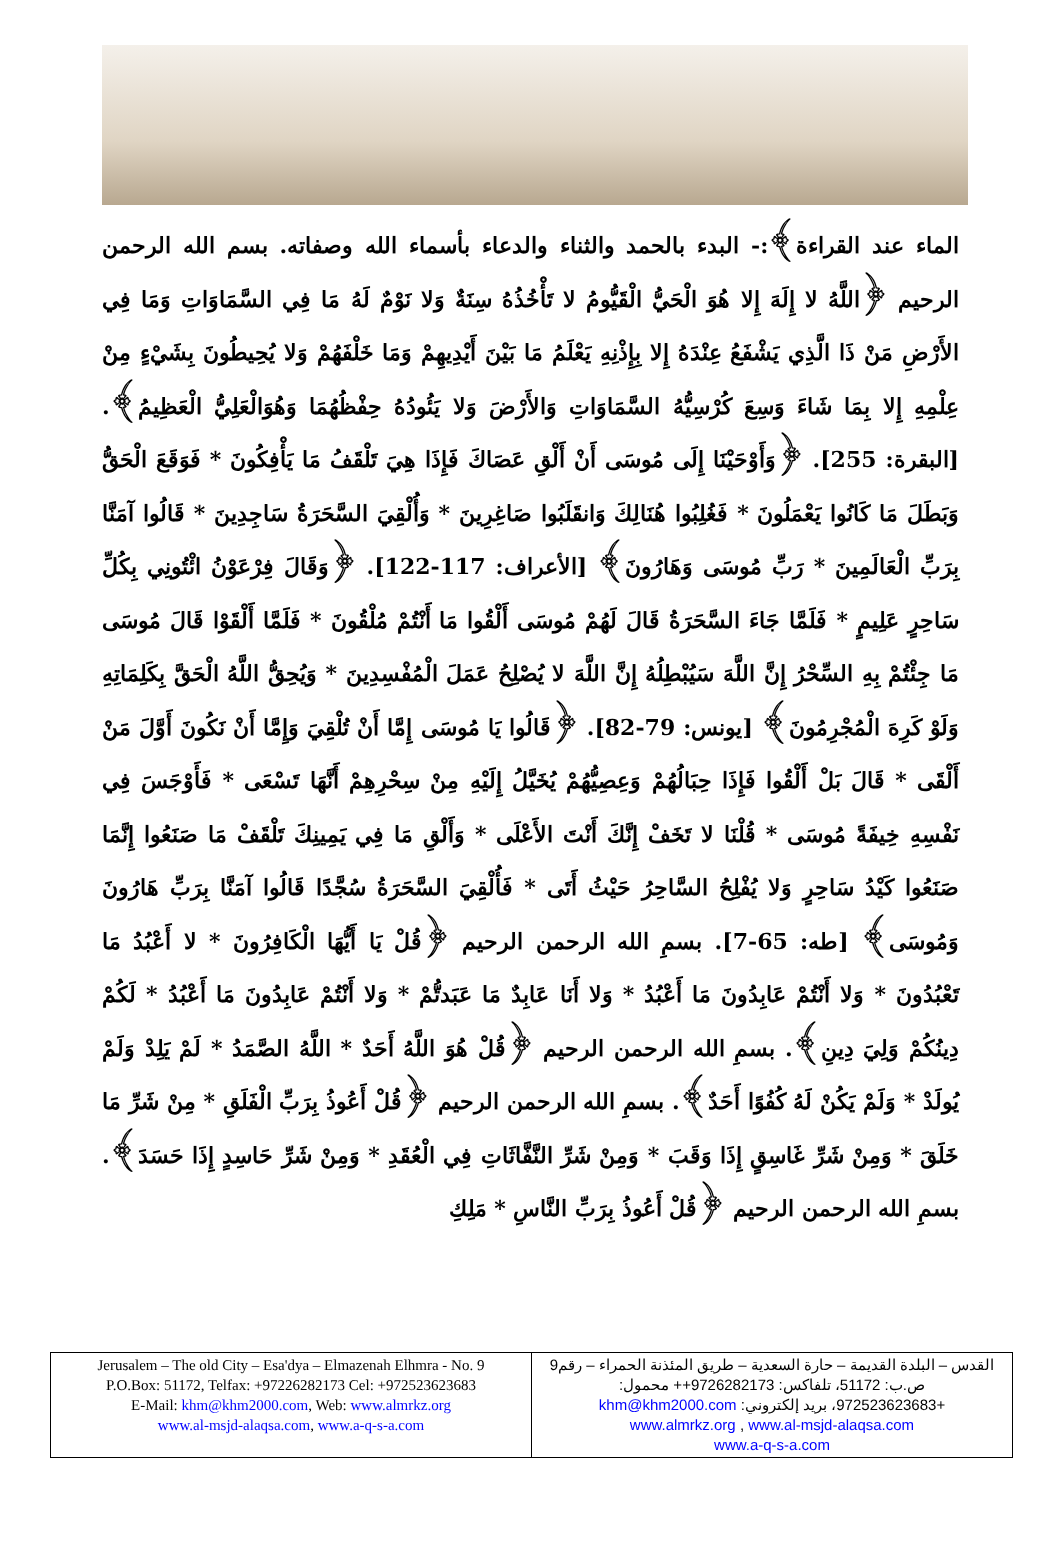الماء عند القراءة﴾:- البدء بالحمد والثناء والدعاء بأسماء الله وصفاته. بسم الله الرحمن الرحيم ﴿اللَّهُ لا إِلَهَ إِلا هُوَ الْحَيُّ الْقَيُّومُ لا تَأْخُذُهُ سِنَةٌ وَلا نَوْمٌ لَهُ مَا فِي السَّمَاوَاتِ وَمَا فِي الأَرْضِ مَنْ ذَا الَّذِي يَشْفَعُ عِنْدَهُ إِلا بِإِذْنِهِ يَعْلَمُ مَا بَيْنَ أَيْدِيهِمْ وَمَا خَلْفَهُمْ وَلا يُحِيطُونَ بِشَيْءٍ مِنْ عِلْمِهِ إِلا بِمَا شَاءَ وَسِعَ كُرْسِيُّهُ السَّمَاوَاتِ وَالأَرْضَ وَلا يَئُودُهُ حِفْظُهُمَا وَهُوَالْعَلِيُّ الْعَظِيمُ﴾. [البقرة: 255]. ﴿وَأَوْحَيْنَا إِلَى مُوسَى أَنْ أَلْقِ عَصَاكَ فَإِذَا هِيَ تَلْقَفُ مَا يَأْفِكُونَ * فَوَقَعَ الْحَقُّ وَبَطَلَ مَا كَانُوا يَعْمَلُونَ * فَغُلِبُوا هُنَالِكَ وَانقَلَبُوا صَاغِرِينَ * وَأُلْقِيَ السَّحَرَةُ سَاجِدِينَ * قَالُوا آمَنَّا بِرَبِّ الْعَالَمِينَ * رَبِّ مُوسَى وَهَارُونَ﴾ [الأعراف: 117-122]. ﴿وَقَالَ فِرْعَوْنُ ائْتُونِي بِكُلِّ سَاحِرٍ عَلِيمٍ * فَلَمَّا جَاءَ السَّحَرَةُ قَالَ لَهُمْ مُوسَى أَلْقُوا مَا أَنْتُمْ مُلْقُونَ * فَلَمَّا أَلْقَوْا قَالَ مُوسَى مَا جِئْتُمْ بِهِ السِّحْرُ إِنَّ اللَّهَ سَيُبْطِلُهُ إِنَّ اللَّهَ لا يُصْلِحُ عَمَلَ الْمُفْسِدِينَ * وَيُحِقُّ اللَّهُ الْحَقَّ بِكَلِمَاتِهِ وَلَوْ كَرِهَ الْمُجْرِمُونَ﴾ [يونس: 79-82]. ﴿قَالُوا يَا مُوسَى إِمَّا أَنْ تُلْقِيَ وَإِمَّا أَنْ نَكُونَ أَوَّلَ مَنْ أَلْقَى * قَالَ بَلْ أَلْقُوا فَإِذَا حِبَالُهُمْ وَعِصِيُّهُمْ يُخَيَّلُ إِلَيْهِ مِنْ سِحْرِهِمْ أَنَّهَا تَسْعَى * فَأَوْجَسَ فِي نَفْسِهِ خِيفَةً مُوسَى * قُلْنَا لا تَخَفْ إِنَّكَ أَنْتَ الأَعْلَى * وَأَلْقِ مَا فِي يَمِينِكَ تَلْقَفْ مَا صَنَعُوا إِنَّمَا صَنَعُوا كَيْدُ سَاحِرٍ وَلا يُفْلِحُ السَّاحِرُ حَيْثُ أَتَى * فَأُلْقِيَ السَّحَرَةُ سُجَّدًا قَالُوا آمَنَّا بِرَبِّ هَارُونَ وَمُوسَى﴾ [طه: 65-7]. بسمِ الله الرحمن الرحيم ﴿قُلْ يَا أَيُّهَا الْكَافِرُونَ * لا أَعْبُدُ مَا تَعْبُدُونَ * وَلا أَنْتُمْ عَابِدُونَ مَا أَعْبُدُ * وَلا أَنَا عَابِدٌ مَا عَبَدتُّمْ * وَلا أَنْتُمْ عَابِدُونَ مَا أَعْبُدُ * لَكُمْ دِينُكُمْ وَلِيَ دِينِ﴾. بسمِ الله الرحمن الرحيم ﴿قُلْ هُوَ اللَّهُ أَحَدٌ * اللَّهُ الصَّمَدُ * لَمْ يَلِدْ وَلَمْ يُولَدْ * وَلَمْ يَكُنْ لَهُ كُفُوًا أَحَدٌ﴾. بسمِ الله الرحمن الرحيم ﴿قُلْ أَعُوذُ بِرَبِّ الْفَلَقِ * مِنْ شَرِّ مَا خَلَقَ * وَمِنْ شَرِّ غَاسِقٍ إِذَا وَقَبَ * وَمِنْ شَرِّ النَّفَّاثَاتِ فِي الْعُقَدِ * وَمِنْ شَرِّ حَاسِدٍ إِذَا حَسَدَ﴾. بسمِ الله الرحمن الرحيم ﴿قُلْ أَعُوذُ بِرَبِّ النَّاسِ * مَلِكِ
| Jerusalem – The old City – Esa'dya – Elmazenah Elhmra - No. 9 P.O.Box: 51172, Telfax: +97226282173 Cel: +972523623683 E-Mail: khm@khm2000.com , Web: www.almrkz.org www.al-msjd-alaqsa.com , www.a-q-s-a.com | القدس – البلدة القديمة – حارة السعدية – طريق المئذنة الحمراء – رقم9 ص.ب: 51172، تلفاكس: 9726282173++ محمول: +972523623683، بريد إلكتروني: khm@khm2000.com www.almrkz.org , www.al-msjd-alaqsa.com www.a-q-s-a.com |